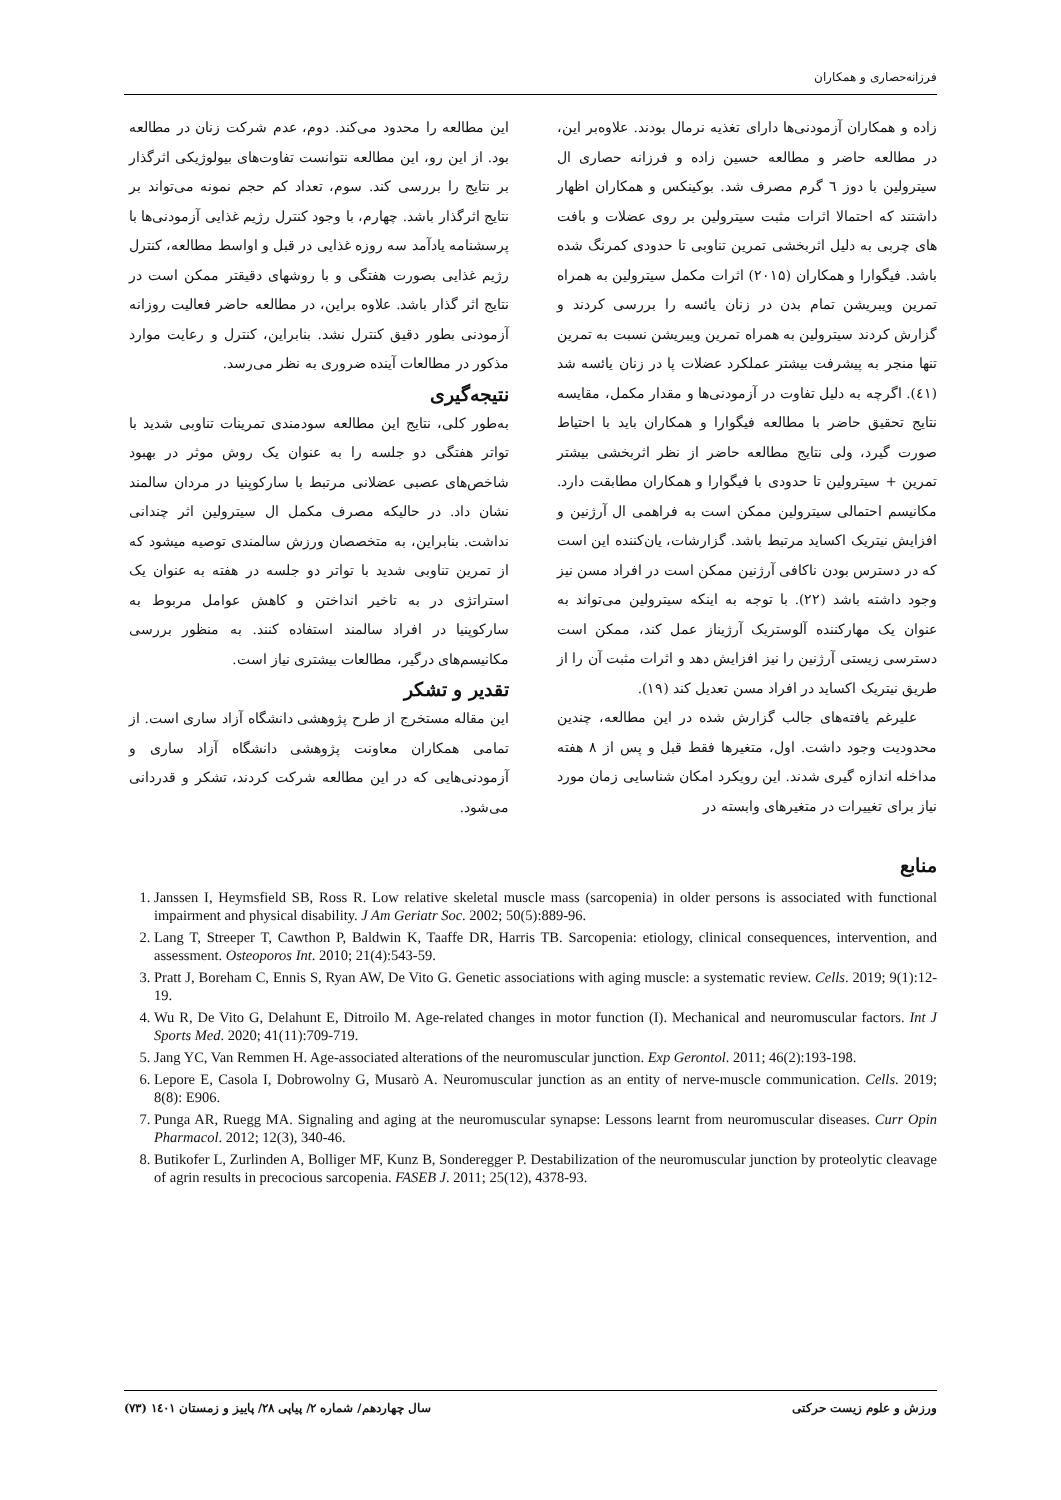فرزانه‌حصاری و همکاران
زاده و همکاران آزمودنی‌ها دارای تغذیه نرمال بودند. علاوه‌بر این، در مطالعه حاضر و مطالعه حسین زاده و فرزانه حصاری ال سیترولین با دوز ٦ گرم مصرف شد. بوکینکس و همکاران اظهار داشتند که احتمالا اثرات مثبت سیترولین بر روی عضلات و بافت های چربی به دلیل اثربخشی تمرین تناوبی تا حدودی کمرنگ شده باشد. فیگوارا و همکاران (۲۰۱۵) اثرات مکمل سیترولین به همراه تمرین ویبریشن تمام بدن در زنان یائسه را بررسی کردند و گزارش کردند سیترولین به همراه تمرین ویبریشن نسبت به تمرین تنها منجر به پیشرفت بیشتر عملکرد عضلات پا در زنان یائسه شد (٤١). اگرچه به دلیل تفاوت در آزمودنی‌ها و مقدار مکمل، مقایسه نتایج تحقیق حاضر با مطالعه فیگوارا و همکاران باید با احتیاط صورت گیرد، ولی نتایج مطالعه حاضر از نظر اثربخشی بیشتر تمرین + سیترولین تا حدودی با فیگوارا و همکاران مطابقت دارد. مکانیسم احتمالی سیترولین ممکن است به فراهمی ال آرژنین و افزایش نیتریک اکساید مرتبط باشد. گزارشات، یان‌کننده این است که در دسترس بودن ناکافی آرژنین ممکن است در افراد مسن نیز وجود داشته باشد (۲۲). با توجه به اینکه سیترولین می‌تواند به عنوان یک مهارکننده آلوستریک آرژیناز عمل کند، ممکن است دسترسی زیستی آرژنین را نیز افزایش دهد و اثرات مثبت آن را از طریق نیتریک اکساید در افراد مسن تعدیل کند (۱۹).
علیرغم یافته‌های جالب گزارش شده در این مطالعه، چندین محدودیت وجود داشت. اول، متغیرها فقط قبل و پس از ۸ هفته مداخله اندازه گیری شدند. این رویکرد امکان شناسایی زمان مورد نیاز برای تغییرات در متغیرهای وابسته در
این مطالعه را محدود می‌کند. دوم، عدم شرکت زنان در مطالعه بود. از این رو، این مطالعه نتوانست تفاوت‌های بیولوژیکی اثرگذار بر نتایج را بررسی کند. سوم، تعداد کم حجم نمونه می‌تواند بر نتایج اثرگذار باشد. چهارم، با وجود کنترل رژیم غذایی آزمودنی‌ها با پرسشنامه یادآمد سه روزه غذایی در قبل و اواسط مطالعه، کنترل رژیم غذایی بصورت هفتگی و با روشهای دقیقتر ممکن است در نتایج اثر گذار باشد. علاوه براین، در مطالعه حاضر فعالیت روزانه آزمودنی بطور دقیق کنترل نشد. بنابراین، کنترل و رعایت موارد مذکور در مطالعات آینده ضروری به نظر می‌رسد.
نتیجه‌گیری
به‌طور کلی، نتایج این مطالعه سودمندی تمرینات تناوبی شدید با تواتر هفتگی دو جلسه را به عنوان یک روش موثر در بهبود شاخص‌های عصبی عضلانی مرتبط با سارکوپنیا در مردان سالمند نشان داد. در حالیکه مصرف مکمل ال سیترولین اثر چندانی نداشت. بنابراین، به متخصصان ورزش سالمندی توصیه میشود که از تمرین تناوبی شدید با تواتر دو جلسه در هفته به عنوان یک استراتژی در به تاخیر انداختن و کاهش عوامل مربوط به سارکوپنیا در افراد سالمند استفاده کنند. به منظور بررسی مکانیسم‌های درگیر، مطالعات بیشتری نیاز است.
تقدیر و تشکر
این مقاله مستخرج از طرح پژوهشی دانشگاه آزاد ساری است. از تمامی همکاران معاونت پژوهشی دانشگاه آزاد ساری و آزمودنی‌هایی که در این مطالعه شرکت کردند، تشکر و قدردانی می‌شود.
منابع
1. Janssen I, Heymsfield SB, Ross R. Low relative skeletal muscle mass (sarcopenia) in older persons is associated with functional impairment and physical disability. J Am Geriatr Soc. 2002; 50(5):889-96.
2. Lang T, Streeper T, Cawthon P, Baldwin K, Taaffe DR, Harris TB. Sarcopenia: etiology, clinical consequences, intervention, and assessment. Osteoporos Int. 2010; 21(4):543-59.
3. Pratt J, Boreham C, Ennis S, Ryan AW, De Vito G. Genetic associations with aging muscle: a systematic review. Cells. 2019; 9(1):12-19.
4. Wu R, De Vito G, Delahunt E, Ditroilo M. Age-related changes in motor function (I). Mechanical and neuromuscular factors. Int J Sports Med. 2020; 41(11):709-719.
5. Jang YC, Van Remmen H. Age-associated alterations of the neuromuscular junction. Exp Gerontol. 2011; 46(2):193-198.
6. Lepore E, Casola I, Dobrowolny G, Musarò A. Neuromuscular junction as an entity of nerve-muscle communication. Cells. 2019; 8(8): E906.
7. Punga AR, Ruegg MA. Signaling and aging at the neuromuscular synapse: Lessons learnt from neuromuscular diseases. Curr Opin Pharmacol. 2012; 12(3), 340-46.
8. Butikofer L, Zurlinden A, Bolliger MF, Kunz B, Sonderegger P. Destabilization of the neuromuscular junction by proteolytic cleavage of agrin results in precocious sarcopenia. FASEB J. 2011; 25(12), 4378-93.
ورزش و علوم زیست حرکتی سال چهاردهم/ شماره ۲/ پیاپی ۲۸/ پاییز و زمستان ۱٤۰۱ (۷۳)